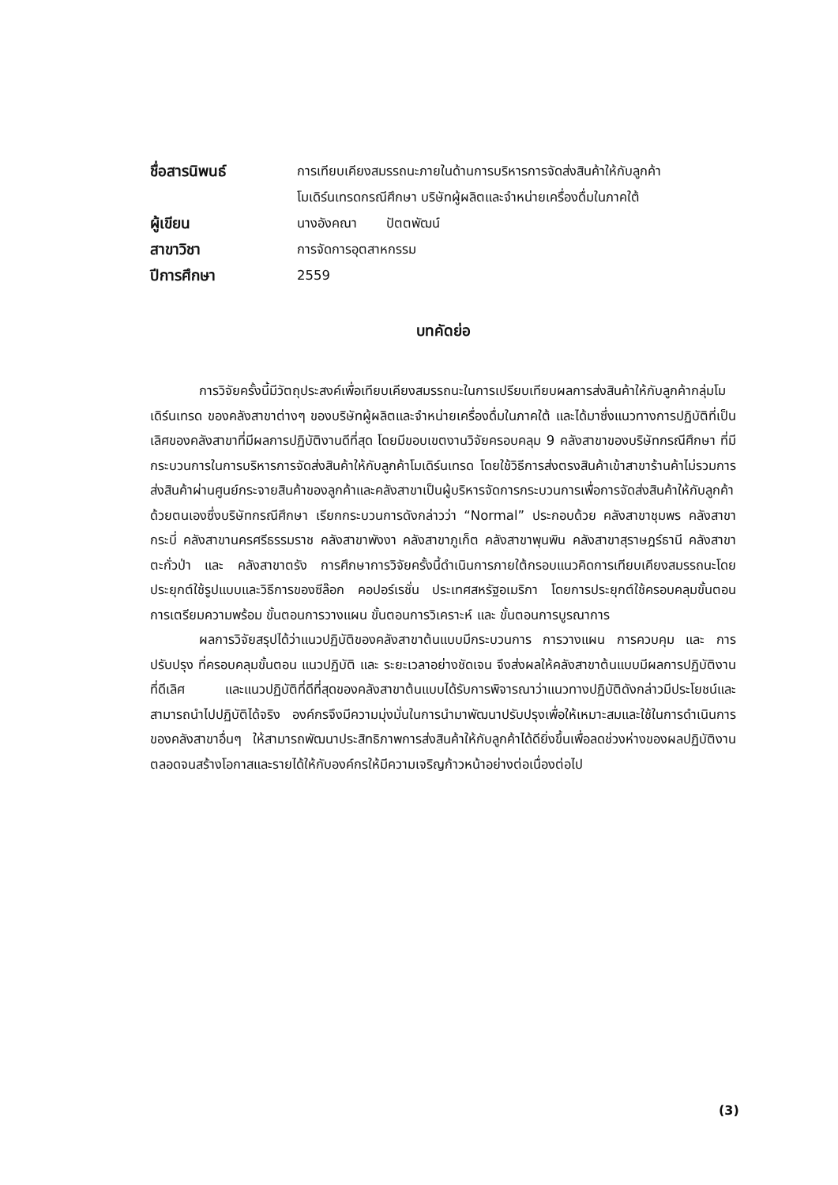| ชื่อสารนิพนธ์ | การเทียบเคียงสมรรถนะภายในด้านการบริหารการจัดส่งสินค้าให้กับลูกค้า โมเดิร์นเทรดกรณีศึกษา บริษัทผู้ผลิตและจำหน่ายเครื่องดื่มในภาคใต้ |
| ผู้เขียน | นางอังคณา ปัตตพัฒน์ |
| สาขาวิชา | การจัดการอุตสาหกรรม |
| ปีการศึกษา | 2559 |
บทคัดย่อ
การวิจัยครั้งนี้มีวัตถุประสงค์เพื่อเทียบเคียงสมรรถนะในการเปรียบเทียบผลการส่งสินค้าให้กับลูกค้ากลุ่มโมเดิร์นเทรด ของคลังสาขาต่างๆ ของบริษัทผู้ผลิตและจำหน่ายเครื่องดื่มในภาคใต้ และได้มาซึ่งแนวทางการปฏิบัติที่เป็นเลิศของคลังสาขาที่มีผลการปฏิบัติงานดีที่สุด โดยมีขอบเขตงานวิจัยครอบคลุม 9 คลังสาขาของบริษัทกรณีศึกษา ที่มีกระบวนการในการบริหารการจัดส่งสินค้าให้กับลูกค้าโมเดิร์นเทรด โดยใช้วิธีการส่งตรงสินค้าเข้าสาขาร้านค้าไม่รวมการส่งสินค้าผ่านศูนย์กระจายสินค้าของลูกค้าและคลังสาขาเป็นผู้บริหารจัดการกระบวนการเพื่อการจัดส่งสินค้าให้กับลูกค้าด้วยตนเองซึ่งบริษัทกรณีศึกษา เรียกกระบวนการดังกล่าวว่า “Normal” ประกอบด้วย คลังสาขาชุมพร คลังสาขากระบี่ คลังสาขานครศรีธรรมราช คลังสาขาพังงา คลังสาขาภูเก็ต คลังสาขาพุนพิน คลังสาขาสุราษฎร์ธานี คลังสาขาตะกั่วป่า และ คลังสาขาตรัง การศึกษาการวิจัยครั้งนี้ดำเนินการภายใต้กรอบแนวคิดการเทียบเคียงสมรรถนะโดยประยุกต์ใช้รูปแบบและวิธีการของซีล๊อก คอปอร์เรชั่น ประเทศสหรัฐอเมริกา โดยการประยุกต์ใช้ครอบคลุมขั้นตอนการเตรียมความพร้อม ขั้นตอนการวางแผน ขั้นตอนการวิเคราะห์ และ ขั้นตอนการบูรณาการ
ผลการวิจัยสรุปได้ว่าแนวปฏิบัติของคลังสาขาต้นแบบมีกระบวนการ การวางแผน การควบคุม และ การปรับปรุง ที่ครอบคลุมขั้นตอน แนวปฏิบัติ และ ระยะเวลาอย่างชัดเจน จึงส่งผลให้คลังสาขาต้นแบบมีผลการปฏิบัติงานที่ดีเลิศ และแนวปฏิบัติที่ดีที่สุดของคลังสาขาต้นแบบได้รับการพิจารณาว่าแนวทางปฏิบัติดังกล่าวมีประโยชน์และสามารถนำไปปฏิบัติได้จริง องค์กรจึงมีความมุ่งมั่นในการนำมาพัฒนาปรับปรุงเพื่อให้เหมาะสมและใช้ในการดำเนินการของคลังสาขาอื่นๆ ให้สามารถพัฒนาประสิทธิภาพการส่งสินค้าให้กับลูกค้าได้ดียิ่งขึ้นเพื่อลดช่วงห่างของผลปฏิบัติงานตลอดจนสร้างโอกาสและรายได้ให้กับองค์กรให้มีความเจริญก้าวหน้าอย่างต่อเนื่องต่อไป
(3)